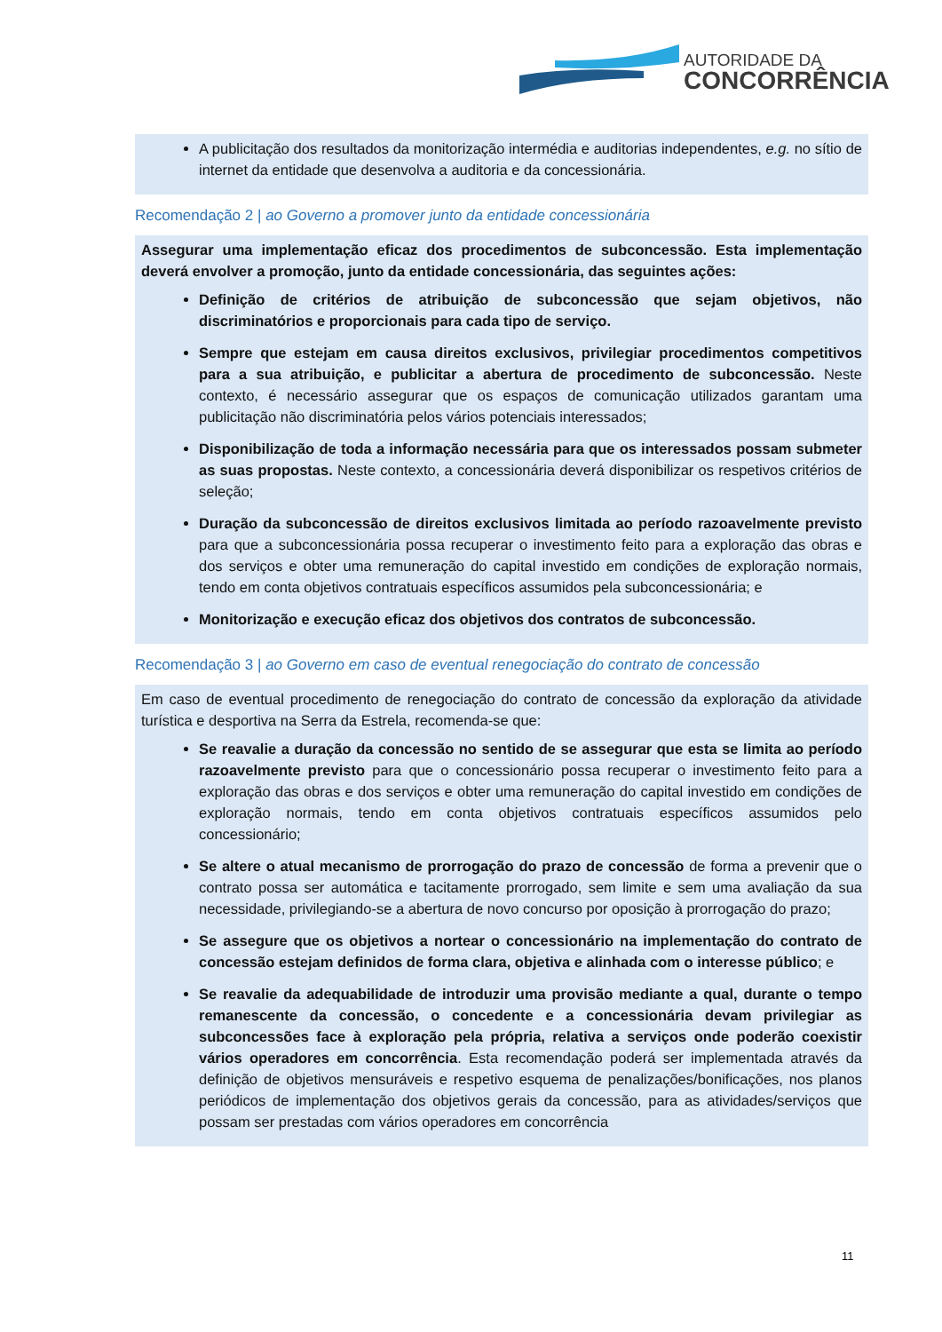AUTORIDADE DA
CONCORRÊNCIA
A publicitação dos resultados da monitorização intermédia e auditorias independentes, e.g. no sítio de internet da entidade que desenvolva a auditoria e da concessionária.
Recomendação 2 | ao Governo a promover junto da entidade concessionária
Assegurar uma implementação eficaz dos procedimentos de subconcessão. Esta implementação deverá envolver a promoção, junto da entidade concessionária, das seguintes ações:
Definição de critérios de atribuição de subconcessão que sejam objetivos, não discriminatórios e proporcionais para cada tipo de serviço.
Sempre que estejam em causa direitos exclusivos, privilegiar procedimentos competitivos para a sua atribuição, e publicitar a abertura de procedimento de subconcessão. Neste contexto, é necessário assegurar que os espaços de comunicação utilizados garantam uma publicitação não discriminatória pelos vários potenciais interessados;
Disponibilização de toda a informação necessária para que os interessados possam submeter as suas propostas. Neste contexto, a concessionária deverá disponibilizar os respetivos critérios de seleção;
Duração da subconcessão de direitos exclusivos limitada ao período razoavelmente previsto para que a subconcessionária possa recuperar o investimento feito para a exploração das obras e dos serviços e obter uma remuneração do capital investido em condições de exploração normais, tendo em conta objetivos contratuais específicos assumidos pela subconcessionária; e
Monitorização e execução eficaz dos objetivos dos contratos de subconcessão.
Recomendação 3 | ao Governo em caso de eventual renegociação do contrato de concessão
Em caso de eventual procedimento de renegociação do contrato de concessão da exploração da atividade turística e desportiva na Serra da Estrela, recomenda-se que:
Se reavalie a duração da concessão no sentido de se assegurar que esta se limita ao período razoavelmente previsto para que o concessionário possa recuperar o investimento feito para a exploração das obras e dos serviços e obter uma remuneração do capital investido em condições de exploração normais, tendo em conta objetivos contratuais específicos assumidos pelo concessionário;
Se altere o atual mecanismo de prorrogação do prazo de concessão de forma a prevenir que o contrato possa ser automática e tacitamente prorrogado, sem limite e sem uma avaliação da sua necessidade, privilegiando-se a abertura de novo concurso por oposição à prorrogação do prazo;
Se assegure que os objetivos a nortear o concessionário na implementação do contrato de concessão estejam definidos de forma clara, objetiva e alinhada com o interesse público; e
Se reavalie da adequabilidade de introduzir uma provisão mediante a qual, durante o tempo remanescente da concessão, o concedente e a concessionária devam privilegiar as subconcessões face à exploração pela própria, relativa a serviços onde poderão coexistir vários operadores em concorrência. Esta recomendação poderá ser implementada através da definição de objetivos mensuráveis e respetivo esquema de penalizações/bonificações, nos planos periódicos de implementação dos objetivos gerais da concessão, para as atividades/serviços que possam ser prestadas com vários operadores em concorrência
11